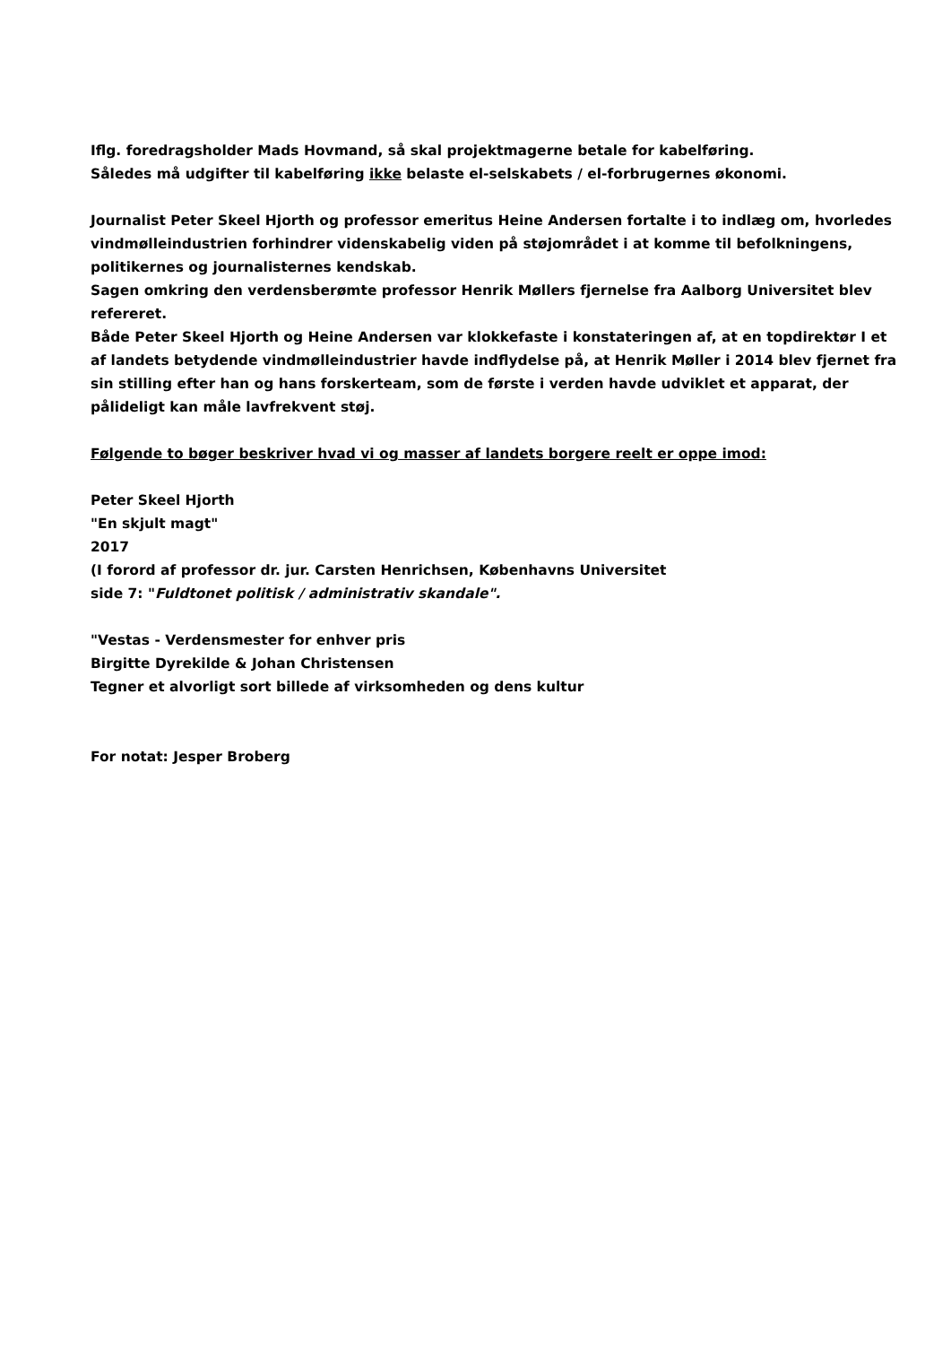Iflg. foredragsholder Mads Hovmand, så skal projektmagerne betale for kabelføring.
Således må udgifter til kabelføring ikke belaste el-selskabets / el-forbrugernes økonomi.
Journalist Peter Skeel Hjorth og professor emeritus Heine Andersen fortalte i to indlæg om, hvorledes vindmølleindustrien forhindrer videnskabelig viden på støjområdet i at komme til befolkningens, politikernes og journalisternes kendskab.
Sagen omkring den verdensberømte professor Henrik Møllers fjernelse fra Aalborg Universitet blev refereret.
Både Peter Skeel Hjorth og Heine Andersen var klokkefaste i konstateringen af, at en topdirektør I et af landets betydende vindmølleindustrier havde indflydelse på, at Henrik Møller i 2014 blev fjernet fra sin stilling efter han og hans forskerteam, som de første i verden havde udviklet et apparat, der pålideligt kan måle lavfrekvent støj.
Følgende to bøger beskriver hvad vi og masser af landets borgere reelt er oppe imod:
Peter Skeel Hjorth
"En skjult magt"
2017
(I forord af professor dr. jur. Carsten Henrichsen, Københavns Universitet
side 7: "Fuldtonet politisk / administrativ skandale".
"Vestas - Verdensmester for enhver pris
Birgitte Dyrekilde & Johan Christensen
Tegner et alvorligt sort billede af virksomheden og dens kultur
For notat: Jesper Broberg